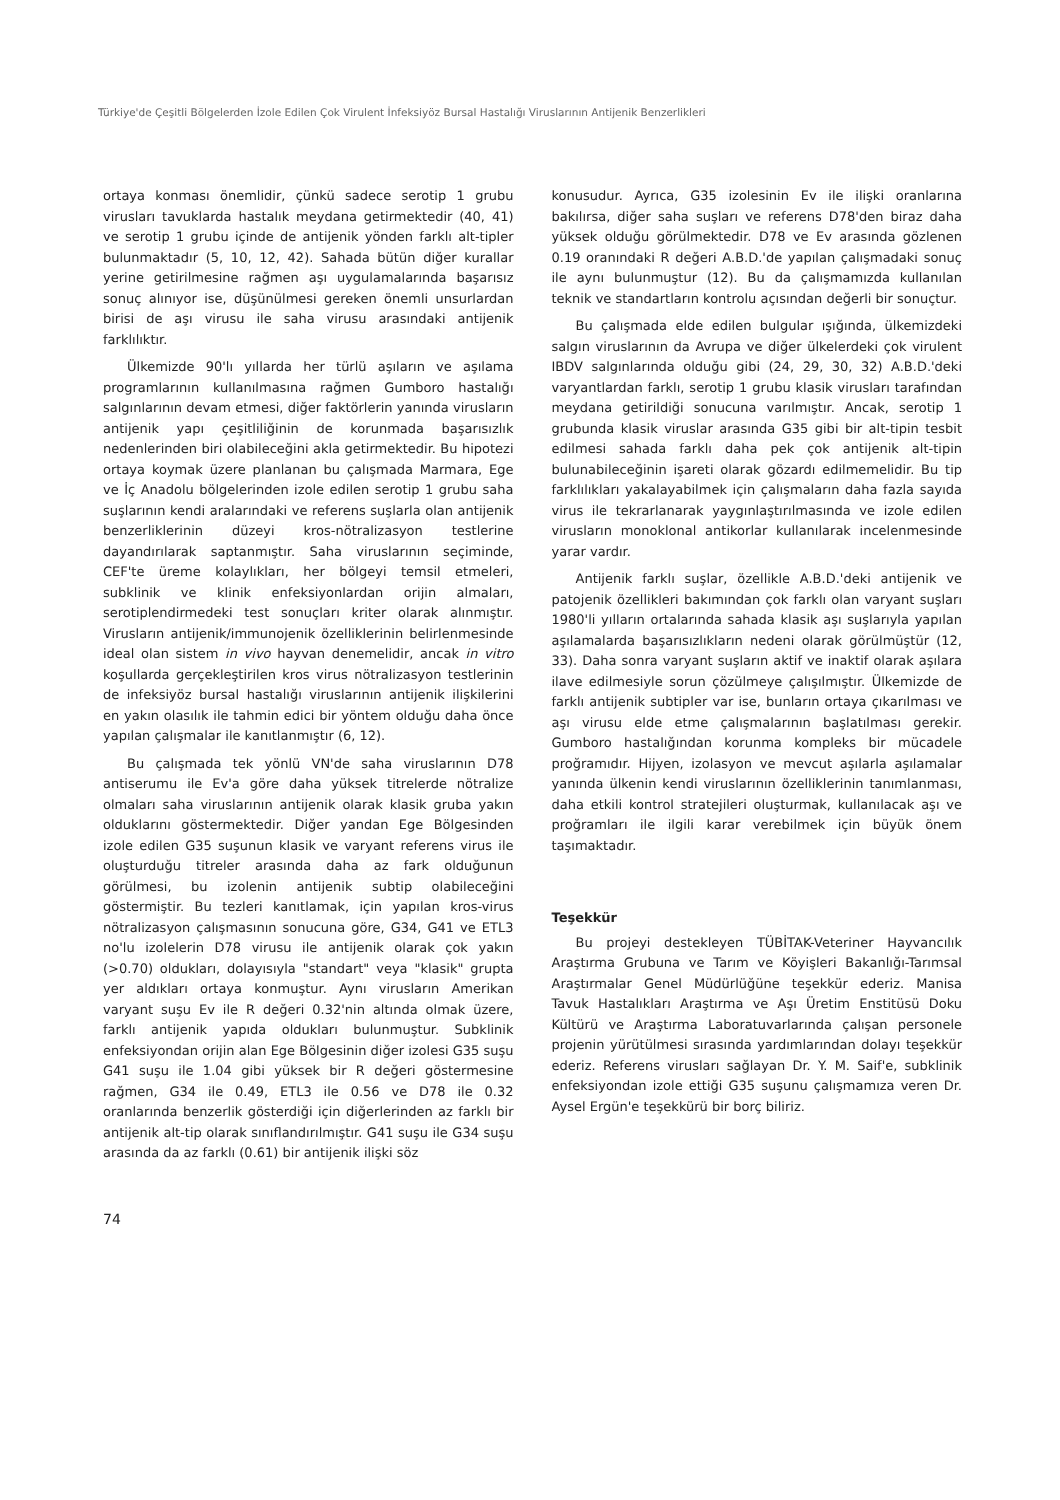Türkiye'de Çeşitli Bölgelerden İzole Edilen Çok Virulent İnfeksiyöz Bursal Hastalığı Viruslarının Antijenik Benzerlikleri
ortaya konması önemlidir, çünkü sadece serotip 1 grubu virusları tavuklarda hastalık meydana getirmektedir (40, 41) ve serotip 1 grubu içinde de antijenik yönden farklı alt-tipler bulunmaktadır (5, 10, 12, 42). Sahada bütün diğer kurallar yerine getirilmesine rağmen aşı uygulamalarında başarısız sonuç alınıyor ise, düşünülmesi gereken önemli unsurlardan birisi de aşı virusu ile saha virusu arasındaki antijenik farklılıktır.
Ülkemizde 90'lı yıllarda her türlü aşıların ve aşılama programlarının kullanılmasına rağmen Gumboro hastalığı salgınlarının devam etmesi, diğer faktörlerin yanında virusların antijenik yapı çeşitliliğinin de korunmada başarısızlık nedenlerinden biri olabileceğini akla getirmektedir. Bu hipotezi ortaya koymak üzere planlanan bu çalışmada Marmara, Ege ve İç Anadolu bölgelerinden izole edilen serotip 1 grubu saha suşlarının kendi aralarındaki ve referens suşlarla olan antijenik benzerliklerinin düzeyi kros-nötralizasyon testlerine dayandırılarak saptanmıştır. Saha viruslarının seçiminde, CEF'te üreme kolaylıkları, her bölgeyi temsil etmeleri, subklinik ve klinik enfeksiyonlardan orijin almaları, serotiplendirmedeki test sonuçları kriter olarak alınmıştır. Virusların antijenik/immunojenik özelliklerinin belirlenmesinde ideal olan sistem in vivo hayvan denemelidir, ancak in vitro koşullarda gerçekleştirilen kros virus nötralizasyon testlerinin de infeksiyöz bursal hastalığı viruslarının antijenik ilişkilerini en yakın olasılık ile tahmin edici bir yöntem olduğu daha önce yapılan çalışmalar ile kanıtlanmıştır (6, 12).
Bu çalışmada tek yönlü VN'de saha viruslarının D78 antiserumu ile Ev'a göre daha yüksek titrelerde nötralize olmaları saha viruslarının antijenik olarak klasik gruba yakın olduklarını göstermektedir. Diğer yandan Ege Bölgesinden izole edilen G35 suşunun klasik ve varyant referens virus ile oluşturduğu titreler arasında daha az fark olduğunun görülmesi, bu izolenin antijenik subtip olabileceğini göstermiştir. Bu tezleri kanıtlamak, için yapılan kros-virus nötralizasyon çalışmasının sonucuna göre, G34, G41 ve ETL3 no'lu izolelerin D78 virusu ile antijenik olarak çok yakın (>0.70) oldukları, dolayısıyla "standart" veya "klasik" grupta yer aldıkları ortaya konmuştur. Aynı virusların Amerikan varyant suşu Ev ile R değeri 0.32'nin altında olmak üzere, farklı antijenik yapıda oldukları bulunmuştur. Subklinik enfeksiyondan orijin alan Ege Bölgesinin diğer izolesi G35 suşu G41 suşu ile 1.04 gibi yüksek bir R değeri göstermesine rağmen, G34 ile 0.49, ETL3 ile 0.56 ve D78 ile 0.32 oranlarında benzerlik gösterdiği için diğerlerinden az farklı bir antijenik alt-tip olarak sınıflandırılmıştır. G41 suşu ile G34 suşu arasında da az farklı (0.61) bir antijenik ilişki söz
konusudur. Ayrıca, G35 izolesinin Ev ile ilişki oranlarına bakılırsa, diğer saha suşları ve referens D78'den biraz daha yüksek olduğu görülmektedir. D78 ve Ev arasında gözlenen 0.19 oranındaki R değeri A.B.D.'de yapılan çalışmadaki sonuç ile aynı bulunmuştur (12). Bu da çalışmamızda kullanılan teknik ve standartların kontrolu açısından değerli bir sonuçtur.
Bu çalışmada elde edilen bulgular ışığında, ülkemizdeki salgın viruslarının da Avrupa ve diğer ülkelerdeki çok virulent IBDV salgınlarında olduğu gibi (24, 29, 30, 32) A.B.D.'deki varyantlardan farklı, serotip 1 grubu klasik virusları tarafından meydana getirildiği sonucuna varılmıştır. Ancak, serotip 1 grubunda klasik viruslar arasında G35 gibi bir alt-tipin tesbit edilmesi sahada farklı daha pek çok antijenik alt-tipin bulunabileceğinin işareti olarak gözardı edilmemelidir. Bu tip farklılıkları yakalayabilmek için çalışmaların daha fazla sayıda virus ile tekrarlanarak yaygınlaştırılmasında ve izole edilen virusların monoklonal antikorlar kullanılarak incelenmesinde yarar vardır.
Antijenik farklı suşlar, özellikle A.B.D.'deki antijenik ve patojenik özellikleri bakımından çok farklı olan varyant suşları 1980'li yılların ortalarında sahada klasik aşı suşlarıyla yapılan aşılamalarda başarısızlıkların nedeni olarak görülmüştür (12, 33). Daha sonra varyant suşların aktif ve inaktif olarak aşılara ilave edilmesiyle sorun çözülmeye çalışılmıştır. Ülkemizde de farklı antijenik subtipler var ise, bunların ortaya çıkarılması ve aşı virusu elde etme çalışmalarının başlatılması gerekir. Gumboro hastalığından korunma kompleks bir mücadele proğramıdır. Hijyen, izolasyon ve mevcut aşılarla aşılamalar yanında ülkenin kendi viruslarının özelliklerinin tanımlanması, daha etkili kontrol stratejileri oluşturmak, kullanılacak aşı ve proğramları ile ilgili karar verebilmek için büyük önem taşımaktadır.
Teşekkür
Bu projeyi destekleyen TÜBİTAK-Veteriner Hayvancılık Araştırma Grubuna ve Tarım ve Köyişleri Bakanlığı-Tarımsal Araştırmalar Genel Müdürlüğüne teşekkür ederiz. Manisa Tavuk Hastalıkları Araştırma ve Aşı Üretim Enstitüsü Doku Kültürü ve Araştırma Laboratuvarlarında çalışan personele projenin yürütülmesi sırasında yardımlarından dolayı teşekkür ederiz. Referens virusları sağlayan Dr. Y. M. Saif'e, subklinik enfeksiyondan izole ettiği G35 suşunu çalışmamıza veren Dr. Aysel Ergün'e teşekkürü bir borç biliriz.
74